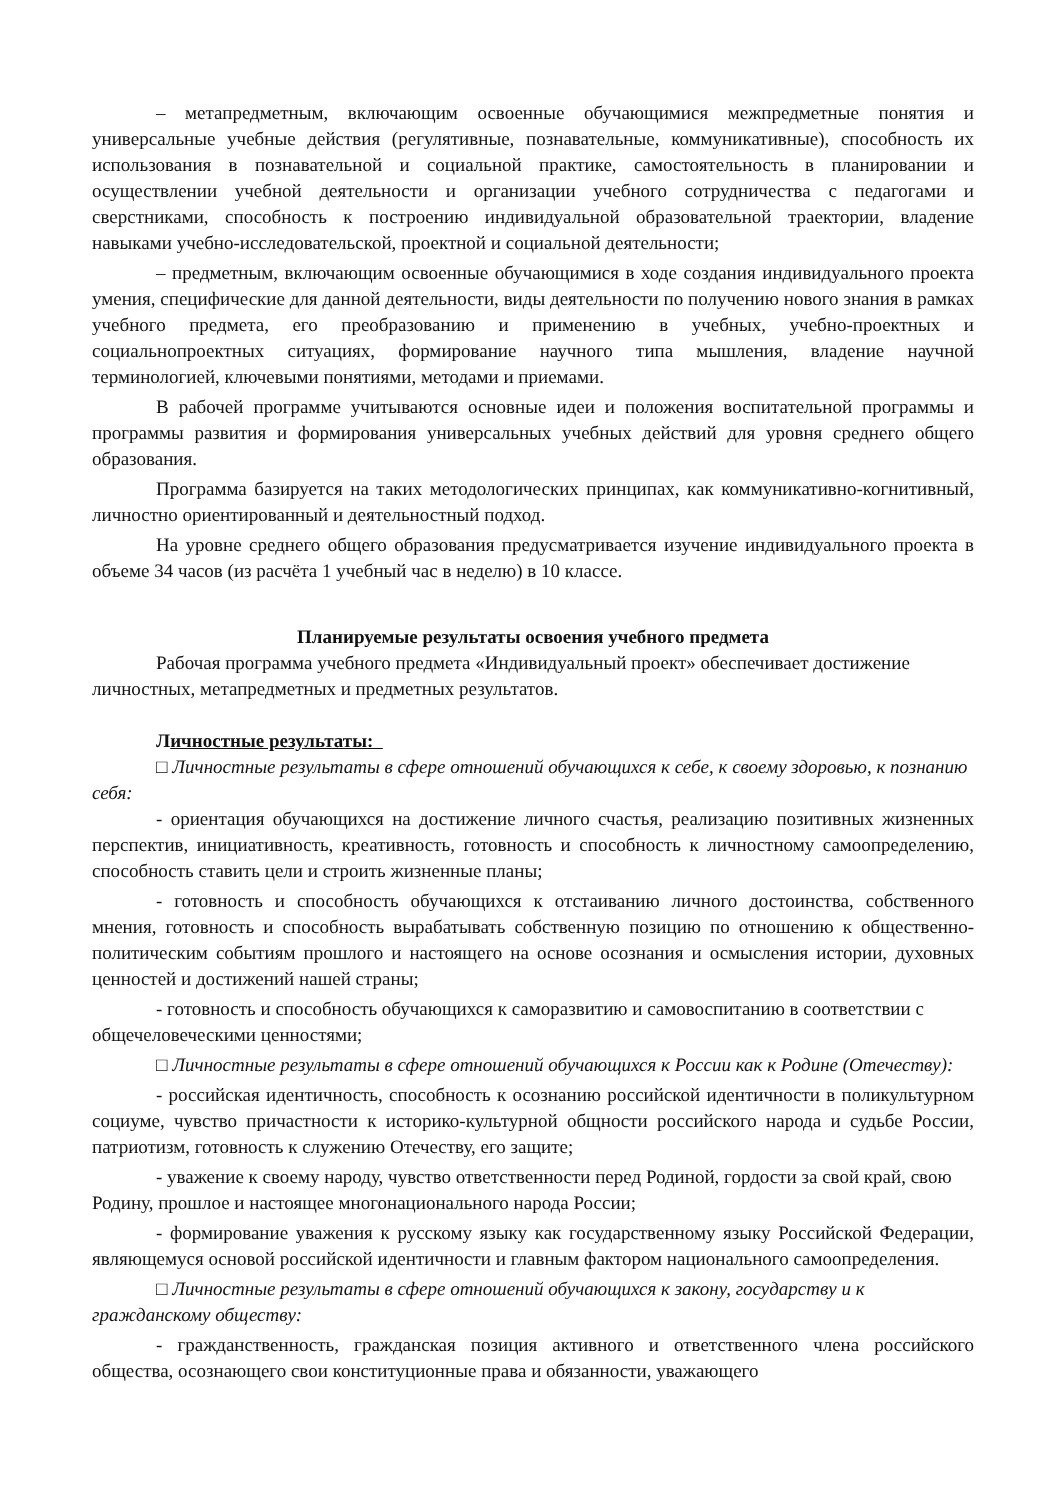– метапредметным, включающим освоенные обучающимися межпредметные понятия и универсальные учебные действия (регулятивные, познавательные, коммуникативные), способность их использования в познавательной и социальной практике, самостоятельность в планировании и осуществлении учебной деятельности и организации учебного сотрудничества с педагогами и сверстниками, способность к построению индивидуальной образовательной траектории, владение навыками учебно-исследовательской, проектной и социальной деятельности;
– предметным, включающим освоенные обучающимися в ходе создания индивидуального проекта умения, специфические для данной деятельности, виды деятельности по получению нового знания в рамках учебного предмета, его преобразованию и применению в учебных, учебно-проектных и социальнопроектных ситуациях, формирование научного типа мышления, владение научной терминологией, ключевыми понятиями, методами и приемами.
В рабочей программе учитываются основные идеи и положения воспитательной программы и программы развития и формирования универсальных учебных действий для уровня среднего общего образования.
Программа базируется на таких методологических принципах, как коммуникативно-когнитивный, личностно ориентированный и деятельностный подход.
На уровне среднего общего образования предусматривается изучение индивидуального проекта в объеме 34 часов (из расчёта 1 учебный час в неделю) в 10 классе.
Планируемые результаты освоения учебного предмета
Рабочая программа учебного предмета «Индивидуальный проект» обеспечивает достижение личностных, метапредметных и предметных результатов.
Личностные результаты:
□ Личностные результаты в сфере отношений обучающихся к себе, к своему здоровью, к познанию себя:
- ориентация обучающихся на достижение личного счастья, реализацию позитивных жизненных перспектив, инициативность, креативность, готовность и способность к личностному самоопределению, способность ставить цели и строить жизненные планы;
- готовность и способность обучающихся к отстаиванию личного достоинства, собственного мнения, готовность и способность вырабатывать собственную позицию по отношению к общественно-политическим событиям прошлого и настоящего на основе осознания и осмысления истории, духовных ценностей и достижений нашей страны;
- готовность и способность обучающихся к саморазвитию и самовоспитанию в соответствии с общечеловеческими ценностями;
□ Личностные результаты в сфере отношений обучающихся к России как к Родине (Отечеству):
- российская идентичность, способность к осознанию российской идентичности в поликультурном социуме, чувство причастности к историко-культурной общности российского народа и судьбе России, патриотизм, готовность к служению Отечеству, его защите;
- уважение к своему народу, чувство ответственности перед Родиной, гордости за свой край, свою Родину, прошлое и настоящее многонационального народа России;
- формирование уважения к русскому языку как государственному языку Российской Федерации, являющемуся основой российской идентичности и главным фактором национального самоопределения.
□ Личностные результаты в сфере отношений обучающихся к закону, государству и к гражданскому обществу:
- гражданственность, гражданская позиция активного и ответственного члена российского общества, осознающего свои конституционные права и обязанности, уважающего